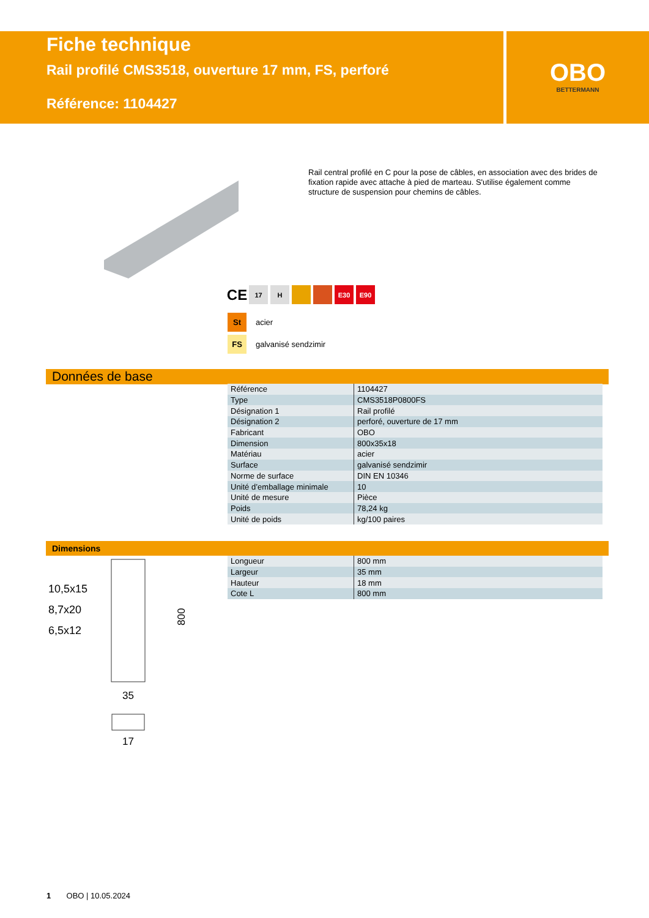Fiche technique
Rail profilé CMS3518, ouverture 17 mm, FS, perforé
Référence: 1104427
OBO
BETTERMANN
Rail central profilé en C pour la pose de câbles, en association avec des brides de fixation rapide avec attache à pied de marteau. S'utilise également comme structure de suspension pour chemins de câbles.
CE
17 H E30 E90
St acier
FS galvanisé sendzimir
Données de base
| Référence | 1104427 |
| Type | CMS3518P0800FS |
| Désignation 1 | Rail profilé |
| Désignation 2 | perforé, ouverture de 17 mm |
| Fabricant | OBO |
| Dimension | 800x35x18 |
| Matériau | acier |
| Surface | galvanisé sendzimir |
| Norme de surface | DIN EN 10346 |
| Unité d’emballage minimale | 10 |
| Unité de mesure | Pièce |
| Poids | 78,24 kg |
| Unité de poids | kg/100 paires |
Dimensions
| Longueur | 800 mm |
| Largeur | 35 mm |
| Hauteur | 18 mm |
| Cote L | 800 mm |
10,5x15
8,7x20
6,5x12
800
35
17
1 OBO | 10.05.2024